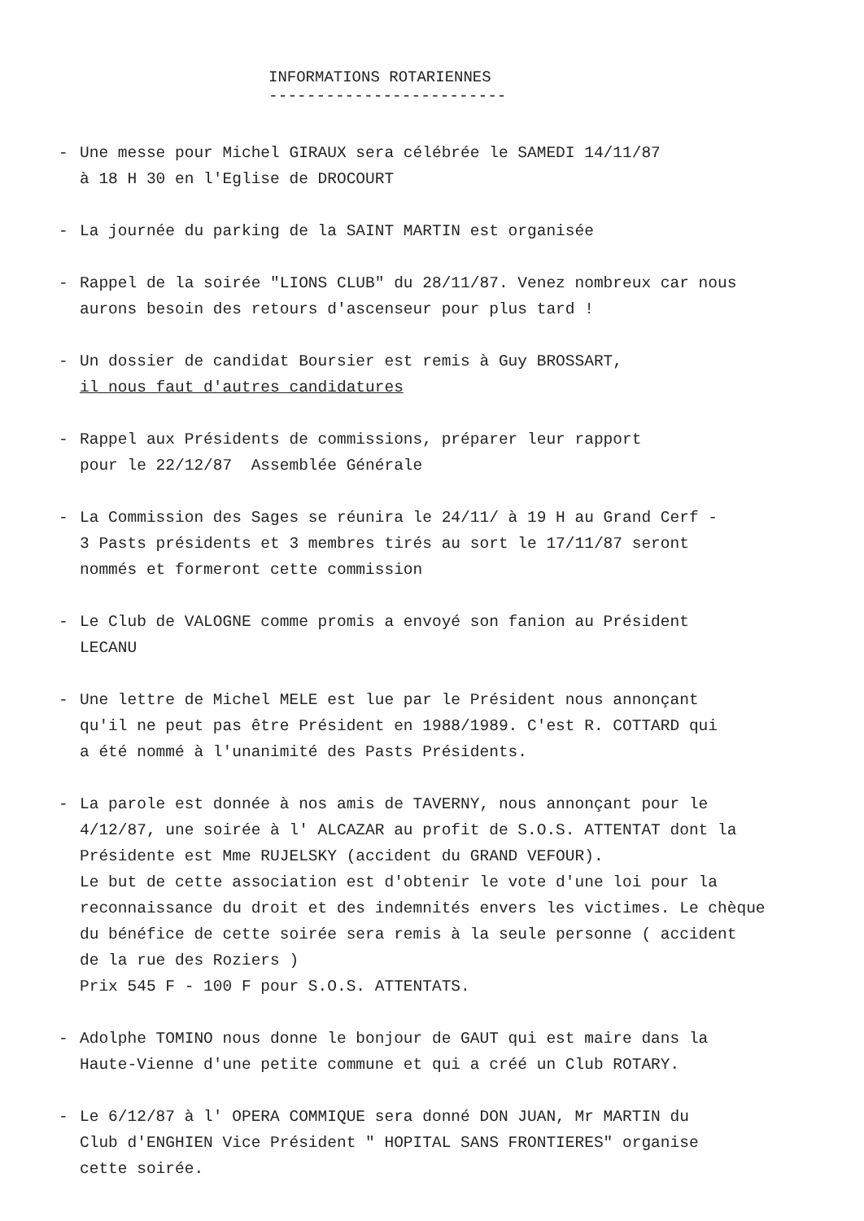INFORMATIONS ROTARIENNES
-------------------------
- Une messe pour Michel GIRAUX sera célébrée le SAMEDI 14/11/87
à 18 H 30 en l'Eglise de DROCOURT
- La journée du parking de la SAINT MARTIN est organisée
- Rappel de la soirée "LIONS CLUB" du 28/11/87. Venez nombreux car nous
aurons besoin des retours d'ascenseur pour plus tard !
- Un dossier de candidat Boursier est remis à Guy BROSSART,
il nous faut d'autres candidatures
- Rappel aux Présidents de commissions, préparer leur rapport
pour le 22/12/87 Assemblée Générale
- La Commission des Sages se réunira le 24/11/ à 19 H au Grand Cerf -
3 Pasts présidents et 3 membres tirés au sort le 17/11/87 seront
nommés et formeront cette commission
- Le Club de VALOGNE comme promis a envoyé son fanion au Président
LECANU
- Une lettre de Michel MELE est lue par le Président nous annonçant
qu'il ne peut pas être Président en 1988/1989. C'est R. COTTARD qui
a été nommé à l'unanimité des Pasts Présidents.
- La parole est donnée à nos amis de TAVERNY, nous annonçant pour le
4/12/87, une soirée à l' ALCAZAR au profit de S.O.S. ATTENTAT dont la
Présidente est Mme RUJELSKY (accident du GRAND VEFOUR).
Le but de cette association est d'obtenir le vote d'une loi pour la
reconnaissance du droit et des indemnités envers les victimes. Le chèque
du bénéfice de cette soirée sera remis à la seule personne ( accident
de la rue des Roziers )
Prix 545 F - 100 F pour S.O.S. ATTENTATS.
- Adolphe TOMINO nous donne le bonjour de GAUT qui est maire dans la
Haute-Vienne d'une petite commune et qui a créé un Club ROTARY.
- Le 6/12/87 à l' OPERA COMMIQUE sera donné DON JUAN, Mr MARTIN du
Club d'ENGHIEN Vice Président " HOPITAL SANS FRONTIERES" organise
cette soirée.